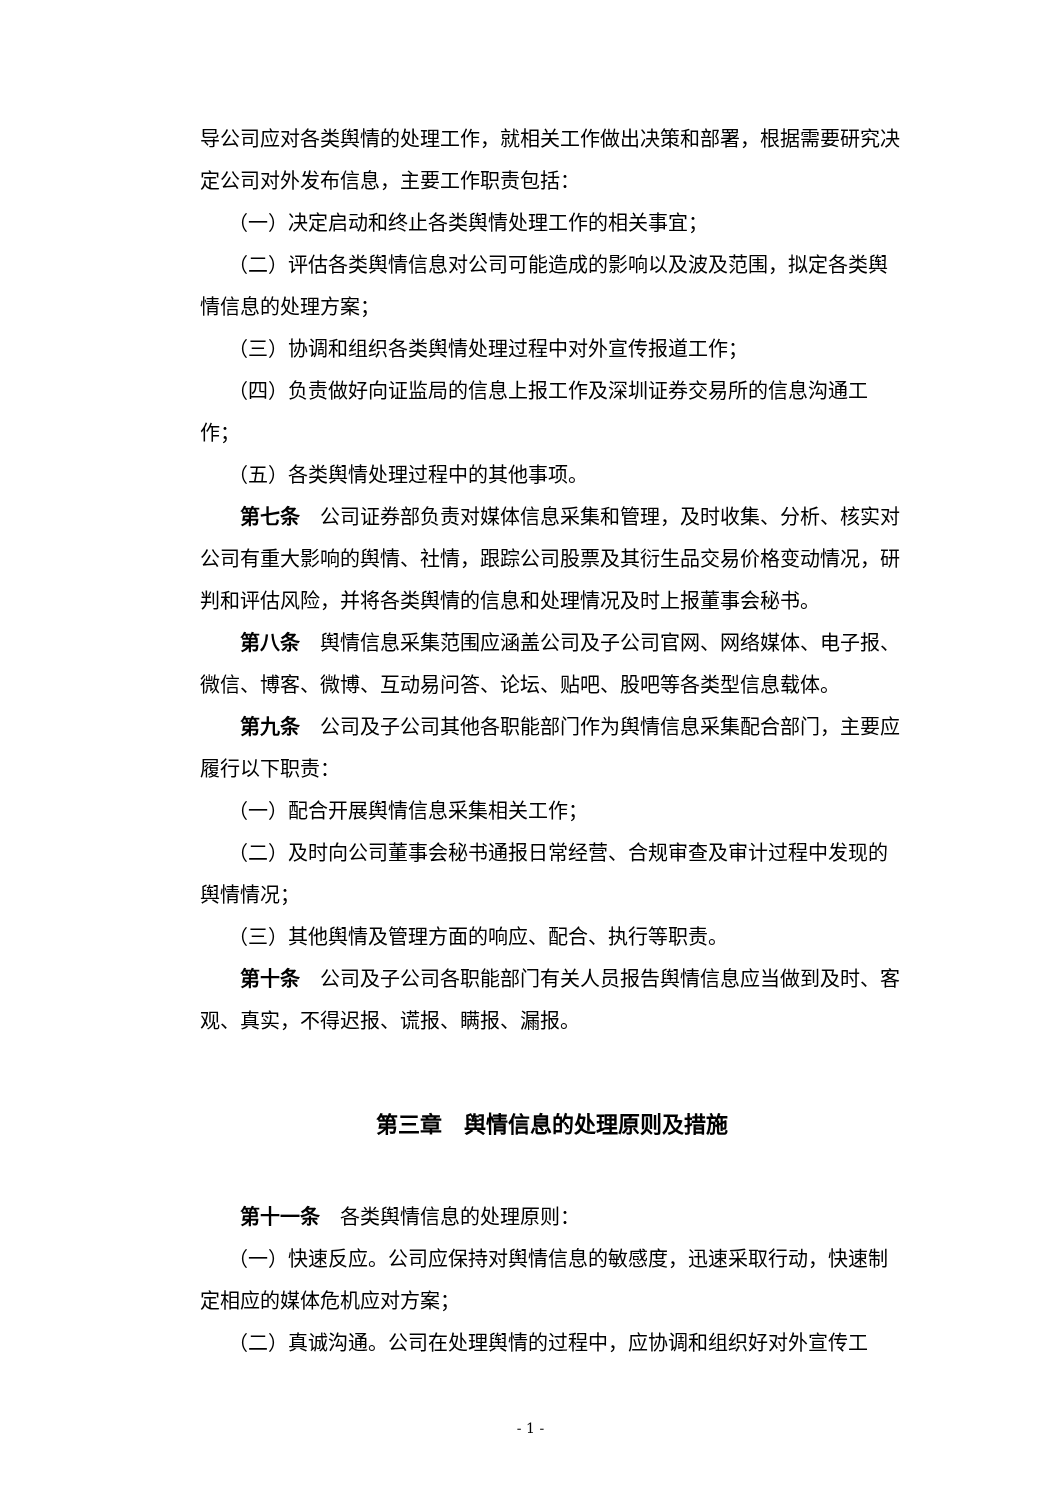导公司应对各类舆情的处理工作，就相关工作做出决策和部署，根据需要研究决定公司对外发布信息，主要工作职责包括：
（一）决定启动和终止各类舆情处理工作的相关事宜；
（二）评估各类舆情信息对公司可能造成的影响以及波及范围，拟定各类舆情信息的处理方案；
（三）协调和组织各类舆情处理过程中对外宣传报道工作；
（四）负责做好向证监局的信息上报工作及深圳证券交易所的信息沟通工作；
（五）各类舆情处理过程中的其他事项。
第七条　公司证券部负责对媒体信息采集和管理，及时收集、分析、核实对公司有重大影响的舆情、社情，跟踪公司股票及其衍生品交易价格变动情况，研判和评估风险，并将各类舆情的信息和处理情况及时上报董事会秘书。
第八条　舆情信息采集范围应涵盖公司及子公司官网、网络媒体、电子报、微信、博客、微博、互动易问答、论坛、贴吧、股吧等各类型信息载体。
第九条　公司及子公司其他各职能部门作为舆情信息采集配合部门，主要应履行以下职责：
（一）配合开展舆情信息采集相关工作；
（二）及时向公司董事会秘书通报日常经营、合规审查及审计过程中发现的舆情情况；
（三）其他舆情及管理方面的响应、配合、执行等职责。
第十条　公司及子公司各职能部门有关人员报告舆情信息应当做到及时、客观、真实，不得迟报、谎报、瞒报、漏报。
第三章　舆情信息的处理原则及措施
第十一条　各类舆情信息的处理原则：
（一）快速反应。公司应保持对舆情信息的敏感度，迅速采取行动，快速制定相应的媒体危机应对方案；
（二）真诚沟通。公司在处理舆情的过程中，应协调和组织好对外宣传工
- 1 -